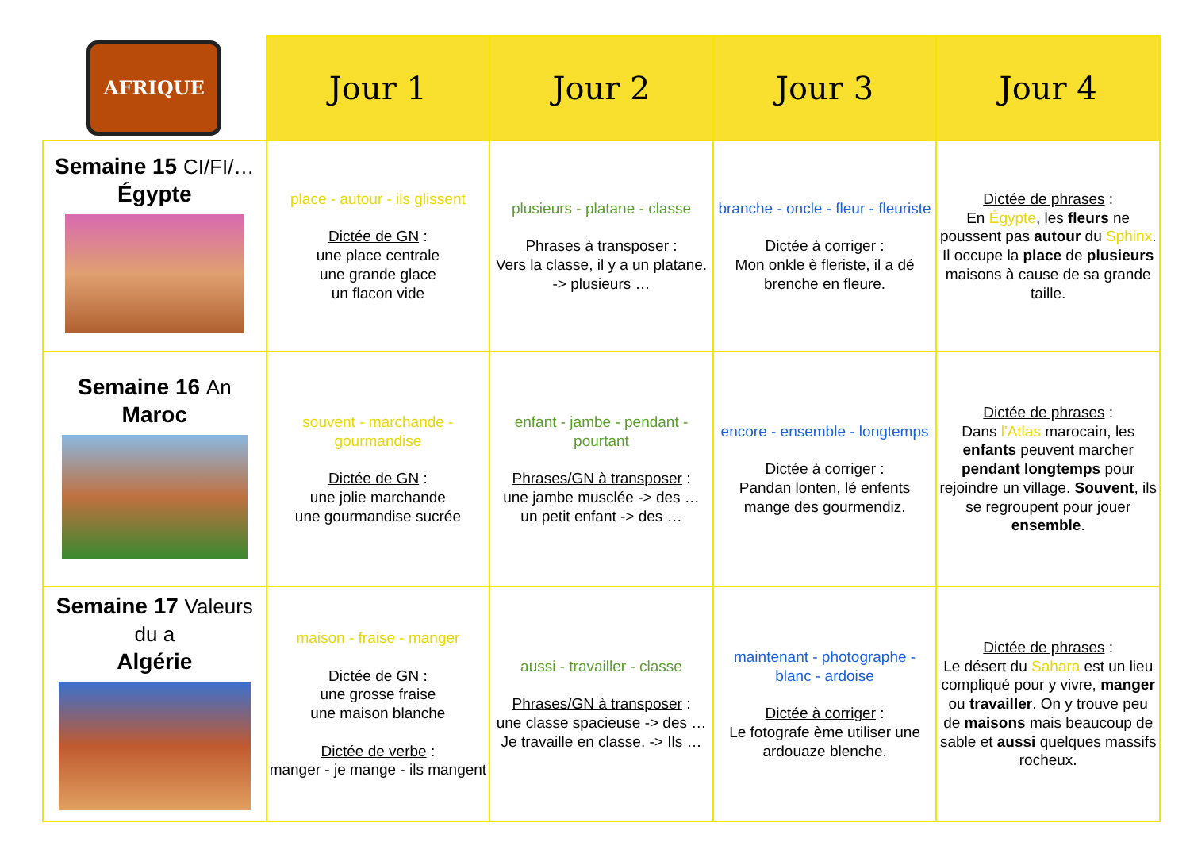| AFRIQUE | Jour 1 | Jour 2 | Jour 3 | Jour 4 |
| --- | --- | --- | --- | --- |
| Semaine 15 CI/FI/… Égypte | place - autour - ils glissent Dictée de GN : une place centrale une grande glace un flacon vide | plusieurs - platane - classe Phrases à transposer : Vers la classe, il y a un platane. -> plusieurs … | branche - oncle - fleur - fleuriste Dictée à corriger : Mon onkle è fleriste, il a dé brenche en fleure. | Dictée de phrases : En Égypte , les fleurs ne poussent pas autour du Sphinx . Il occupe la place de plusieurs maisons à cause de sa grande taille. |
| Semaine 16 An Maroc | souvent - marchande - gourmandise Dictée de GN : une jolie marchande une gourmandise sucrée | enfant - jambe - pendant - pourtant Phrases/GN à transposer : une jambe musclée -> des … un petit enfant -> des … | encore - ensemble - longtemps Dictée à corriger : Pandan lonten, lé enfents mange des gourmendiz. | Dictée de phrases : Dans l'Atlas marocain, les enfants peuvent marcher pendant longtemps pour rejoindre un village. Souvent , ils se regroupent pour jouer ensemble . |
| Semaine 17 Valeurs du a Algérie | maison - fraise - manger Dictée de GN : une grosse fraise une maison blanche Dictée de verbe : manger - je mange - ils mangent | aussi - travailler - classe Phrases/GN à transposer : une classe spacieuse -> des … Je travaille en classe. -> Ils … | maintenant - photographe - blanc - ardoise Dictée à corriger : Le fotografe ème utiliser une ardouaze blenche. | Dictée de phrases : Le désert du Sahara est un lieu compliqué pour y vivre, manger ou travailler . On y trouve peu de maisons mais beaucoup de sable et aussi quelques massifs rocheux. |